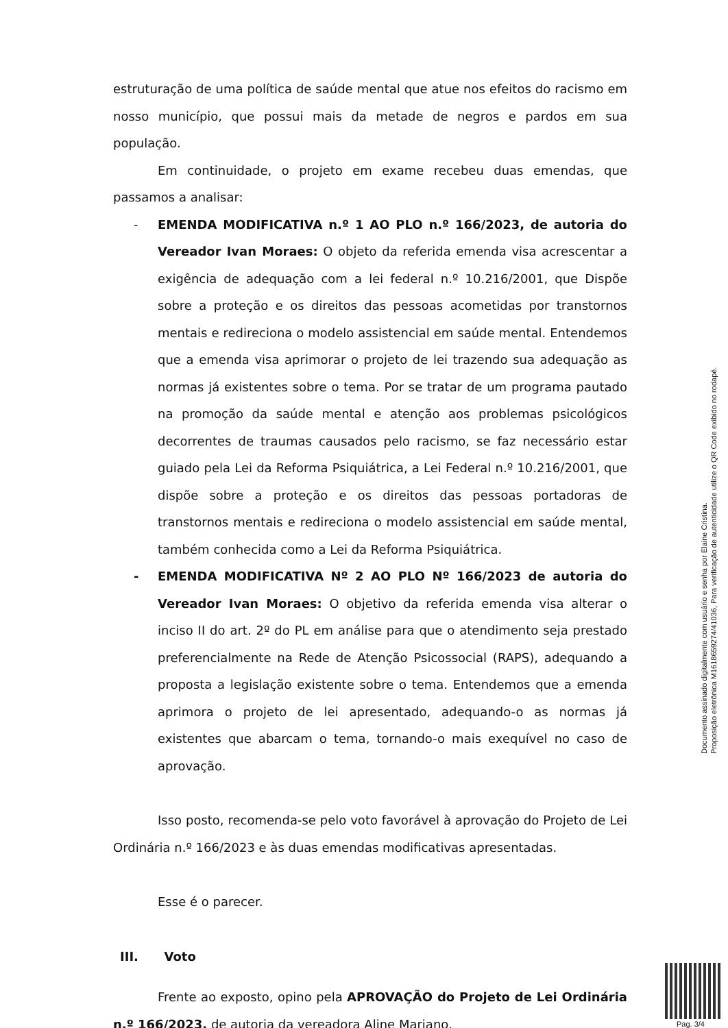estruturação de uma política de saúde mental que atue nos efeitos do racismo em nosso município, que possui mais da metade de negros e pardos em sua população.
Em continuidade, o projeto em exame recebeu duas emendas, que passamos a analisar:
- EMENDA MODIFICATIVA n.º 1 AO PLO n.º 166/2023, de autoria do Vereador Ivan Moraes: O objeto da referida emenda visa acrescentar a exigência de adequação com a lei federal n.º 10.216/2001, que Dispõe sobre a proteção e os direitos das pessoas acometidas por transtornos mentais e redireciona o modelo assistencial em saúde mental. Entendemos que a emenda visa aprimorar o projeto de lei trazendo sua adequação as normas já existentes sobre o tema. Por se tratar de um programa pautado na promoção da saúde mental e atenção aos problemas psicológicos decorrentes de traumas causados pelo racismo, se faz necessário estar guiado pela Lei da Reforma Psiquiátrica, a Lei Federal n.º 10.216/2001, que dispõe sobre a proteção e os direitos das pessoas portadoras de transtornos mentais e redireciona o modelo assistencial em saúde mental, também conhecida como a Lei da Reforma Psiquiátrica.
- EMENDA MODIFICATIVA Nº 2 AO PLO Nº 166/2023 de autoria do Vereador Ivan Moraes: O objetivo da referida emenda visa alterar o inciso II do art. 2º do PL em análise para que o atendimento seja prestado preferencialmente na Rede de Atenção Psicossocial (RAPS), adequando a proposta a legislação existente sobre o tema. Entendemos que a emenda aprimora o projeto de lei apresentado, adequando-o as normas já existentes que abarcam o tema, tornando-o mais exequível no caso de aprovação.
Isso posto, recomenda-se pelo voto favorável à aprovação do Projeto de Lei Ordinária n.º 166/2023 e às duas emendas modificativas apresentadas.
Esse é o parecer.
III. Voto
Frente ao exposto, opino pela APROVAÇÃO do Projeto de Lei Ordinária n.º 166/2023, de autoria da vereadora Aline Mariano.
Documento assinado digitalmente com usuário e senha por Elaine Cristina.
Proposição eletrônica M1618659274/41036, Para verificação de autenticidade utilize o QR Code exibido no rodapé.
Pag. 3/4